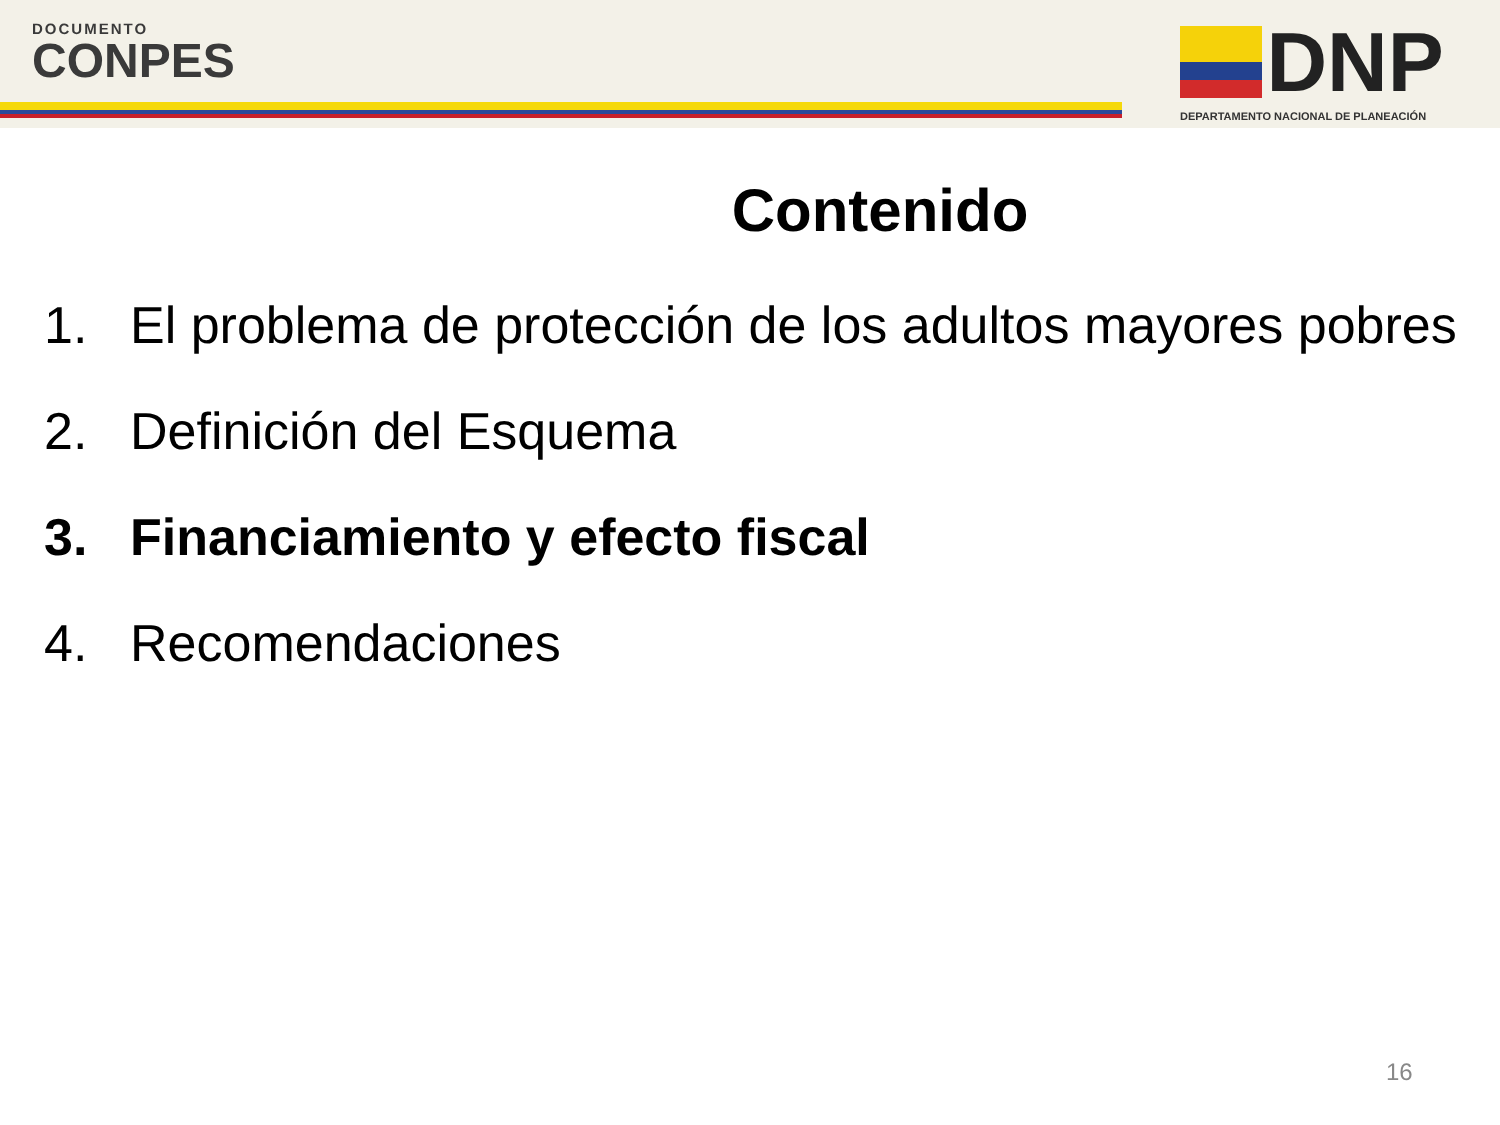DOCUMENTO
CONPES
DNP
DEPARTAMENTO NACIONAL DE PLANEACIÓN
Contenido
1. El problema de protección de los adultos mayores pobres
2. Definición del Esquema
3. Financiamiento y efecto fiscal
4. Recomendaciones
16